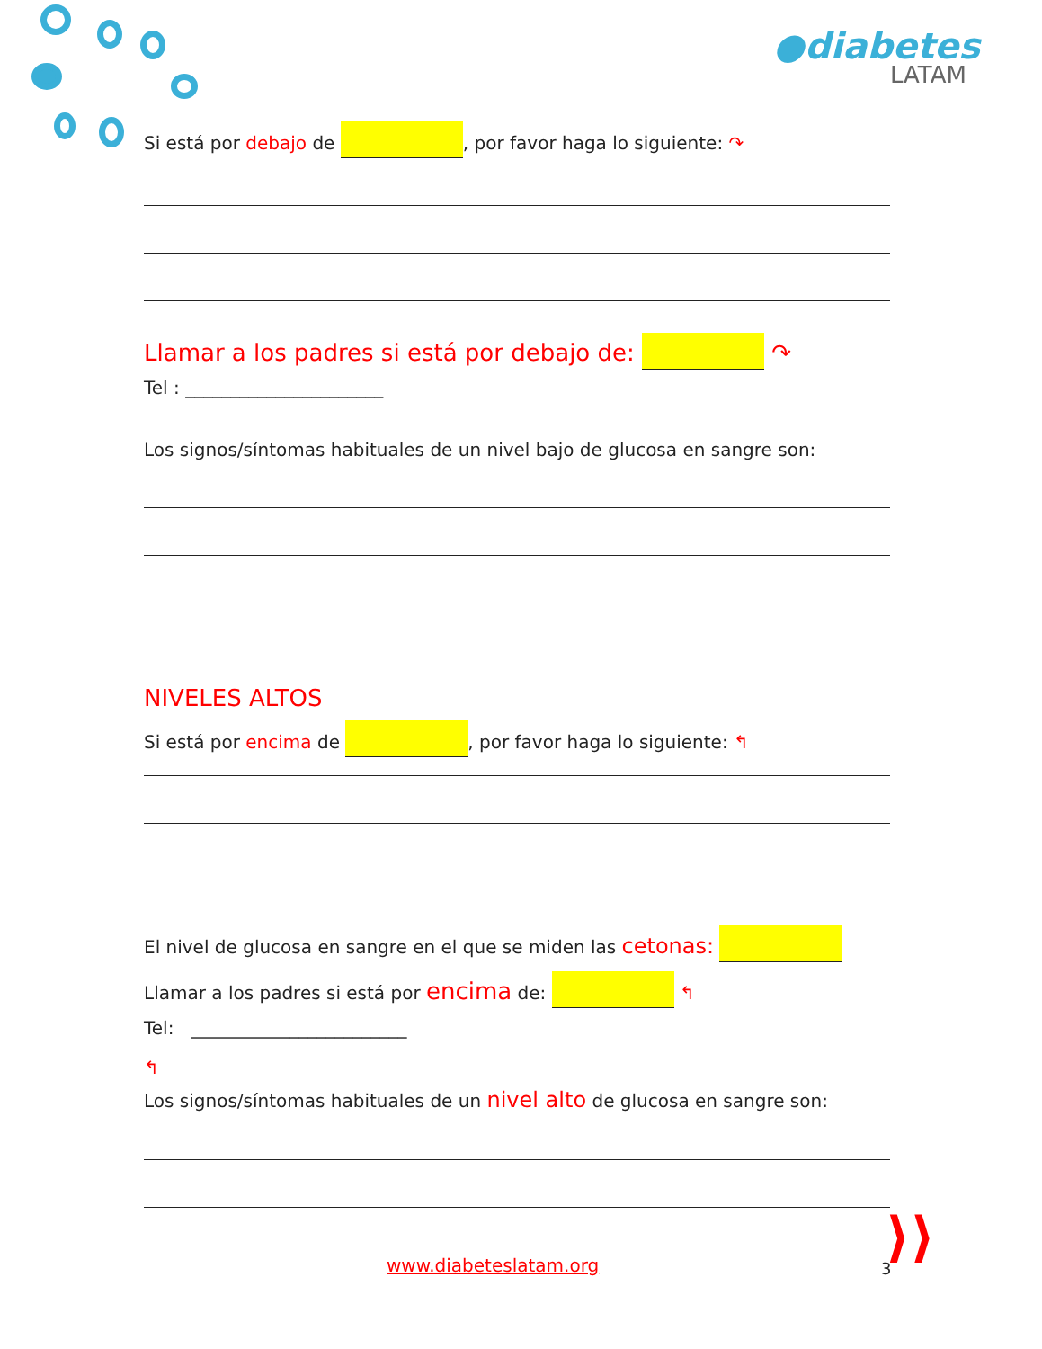●diabetes
LATAM
Si está por debajo de , por favor haga lo siguiente: ↷
Llamar a los padres si está por debajo de: ↷
Tel : ______________________
Los signos/síntomas habituales de un nivel bajo de glucosa en sangre son:
NIVELES ALTOS
Si está por encima de , por favor haga lo siguiente: ↰
El nivel de glucosa en sangre en el que se miden las cetonas:
Llamar a los padres si está por encima de: ↰
Tel: ________________________
↰
Los signos/síntomas habituales de un nivel alto de glucosa en sangre son:
www.diabeteslatam.org 3 ⟩⟩